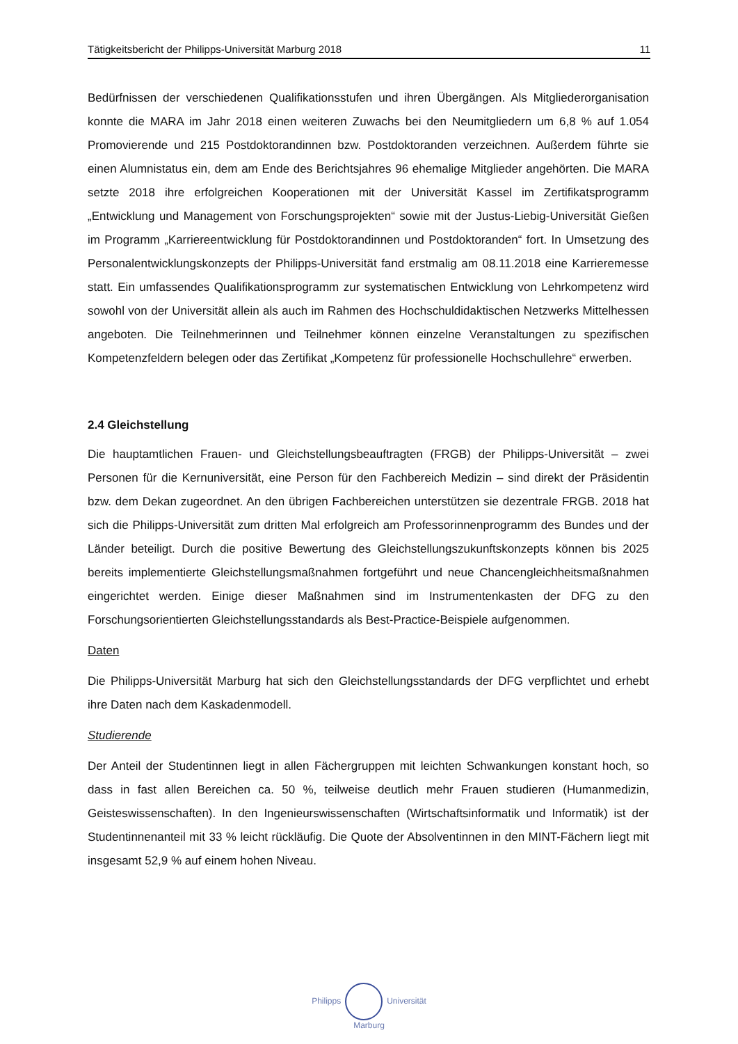Tätigkeitsbericht der Philipps-Universität Marburg 2018 11
Bedürfnissen der verschiedenen Qualifikationsstufen und ihren Übergängen. Als Mitglieder­organisation konnte die MARA im Jahr 2018 einen weiteren Zuwachs bei den Neumitgliedern um 6,8 % auf 1.054 Promovierende und 215 Postdoktorandinnen bzw. Postdoktoranden ver­zeichnen. Außerdem führte sie einen Alumnistatus ein, dem am Ende des Berichtsjahres 96 ehemalige Mitglieder angehörten. Die MARA setzte 2018 ihre erfolgreichen Kooperationen mit der Universität Kassel im Zertifikatsprogramm „Entwicklung und Management von Forschungsprojekten“ sowie mit der Justus-Liebig-Universität Gießen im Programm „Karriere­entwicklung für Postdoktorandinnen und Postdoktoranden“ fort. In Umsetzung des Personalentwicklungskonzepts der Philipps-Universität fand erstmalig am 08.11.2018 eine Karrieremesse statt. Ein umfassendes Qualifikationsprogramm zur systematischen Entwicklung von Lehrkompetenz wird sowohl von der Universität allein als auch im Rahmen des Hochschuldidaktischen Netzwerks Mittelhessen angeboten. Die Teilnehmerinnen und Teilnehmer können einzelne Veranstaltungen zu spezifischen Kompetenzfeldern belegen oder das Zertifikat „Kompetenz für professionelle Hochschullehre“ erwerben.
2.4 Gleichstellung
Die hauptamtlichen Frauen- und Gleichstellungsbeauftragten (FRGB) der Philipps-Universität – zwei Personen für die Kernuniversität, eine Person für den Fachbereich Medizin – sind direkt der Präsidentin bzw. dem Dekan zugeordnet. An den übrigen Fachbereichen unterstützen sie dezentrale FRGB. 2018 hat sich die Philipps-Universität zum dritten Mal erfolgreich am Professorinnenprogramm des Bundes und der Länder beteiligt. Durch die positive Bewertung des Gleichstellungszukunftskonzepts können bis 2025 bereits implementierte Gleich­stellungsmaßnahmen fortgeführt und neue Chancengleichheitsmaßnahmen eingerichtet werden. Einige dieser Maßnahmen sind im Instrumentenkasten der DFG zu den Forschungsorientierten Gleichstellungsstandards als Best-Practice-Beispiele aufgenommen.
Daten
Die Philipps-Universität Marburg hat sich den Gleichstellungsstandards der DFG verpflichtet und erhebt ihre Daten nach dem Kaskadenmodell.
Studierende
Der Anteil der Studentinnen liegt in allen Fächergruppen mit leichten Schwankungen konstant hoch, so dass in fast allen Bereichen ca. 50 %, teilweise deutlich mehr Frauen studieren (Humanmedizin, Geisteswissenschaften). In den Ingenieurswissenschaften (Wirtschafts­informatik und Informatik) ist der Studentinnenanteil mit 33 % leicht rückläufig. Die Quote der Absolventinnen in den MINT-Fächern liegt mit insgesamt 52,9 % auf einem hohen Niveau.
Philipps Universität
Marburg